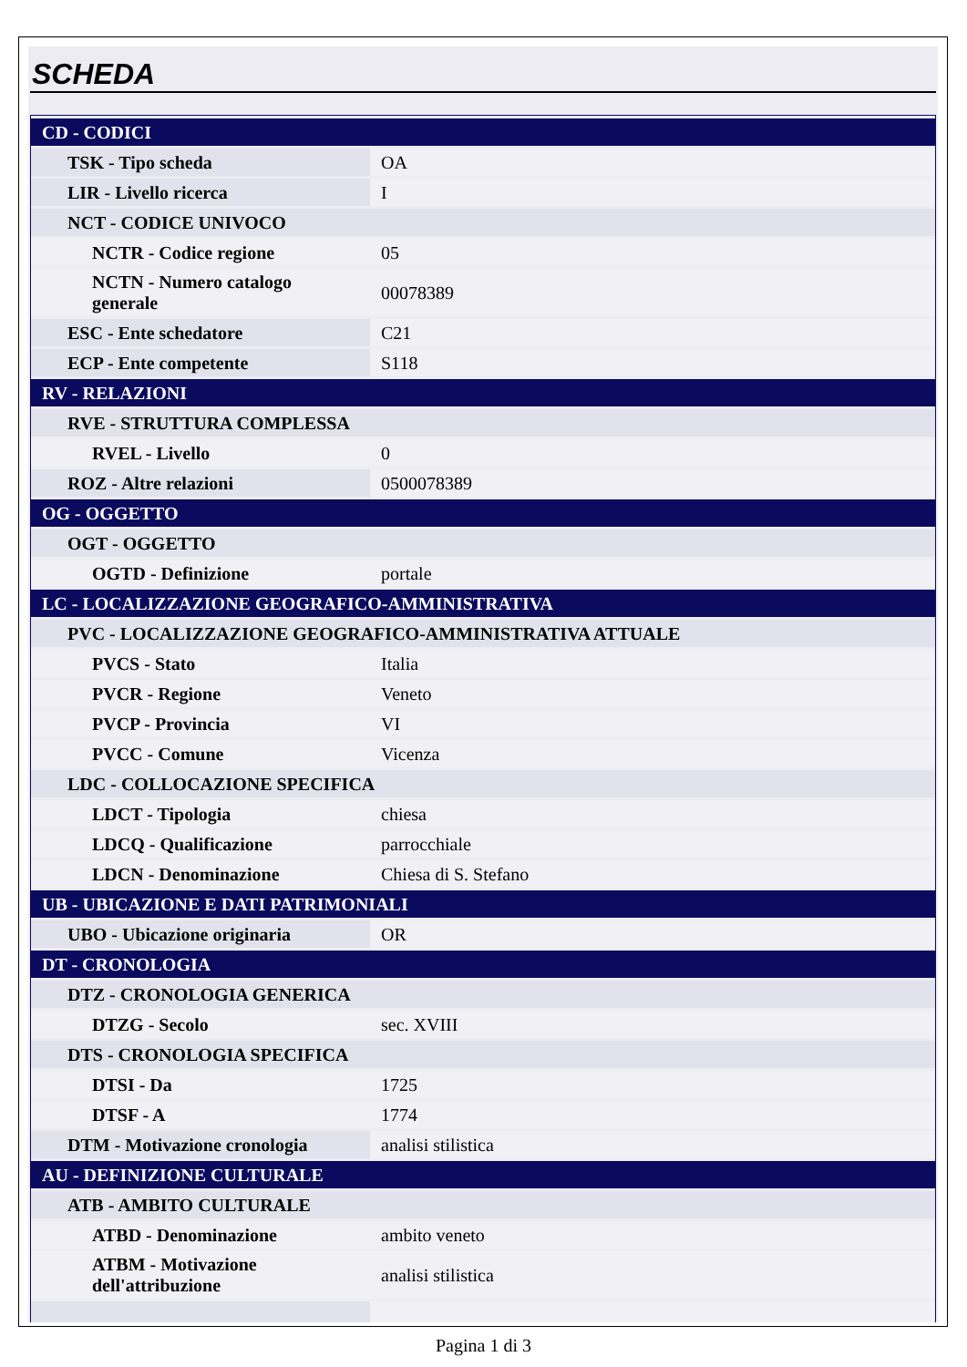SCHEDA
| CD - CODICI | |
| TSK - Tipo scheda | OA |
| LIR - Livello ricerca | I |
| NCT - CODICE UNIVOCO | |
| NCTR - Codice regione | 05 |
| NCTN - Numero catalogo generale | 00078389 |
| ESC - Ente schedatore | C21 |
| ECP - Ente competente | S118 |
| RV - RELAZIONI | |
| RVE - STRUTTURA COMPLESSA | |
| RVEL - Livello | 0 |
| ROZ - Altre relazioni | 0500078389 |
| OG - OGGETTO | |
| OGT - OGGETTO | |
| OGTD - Definizione | portale |
| LC - LOCALIZZAZIONE GEOGRAFICO-AMMINISTRATIVA | |
| PVC - LOCALIZZAZIONE GEOGRAFICO-AMMINISTRATIVA ATTUALE | |
| PVCS - Stato | Italia |
| PVCR - Regione | Veneto |
| PVCP - Provincia | VI |
| PVCC - Comune | Vicenza |
| LDC - COLLOCAZIONE SPECIFICA | |
| LDCT - Tipologia | chiesa |
| LDCQ - Qualificazione | parrocchiale |
| LDCN - Denominazione | Chiesa di S. Stefano |
| UB - UBICAZIONE E DATI PATRIMONIALI | |
| UBO - Ubicazione originaria | OR |
| DT - CRONOLOGIA | |
| DTZ - CRONOLOGIA GENERICA | |
| DTZG - Secolo | sec. XVIII |
| DTS - CRONOLOGIA SPECIFICA | |
| DTSI - Da | 1725 |
| DTSF - A | 1774 |
| DTM - Motivazione cronologia | analisi stilistica |
| AU - DEFINIZIONE CULTURALE | |
| ATB - AMBITO CULTURALE | |
| ATBD - Denominazione | ambito veneto |
| ATBM - Motivazione dell'attribuzione | analisi stilistica |
Pagina 1 di 3